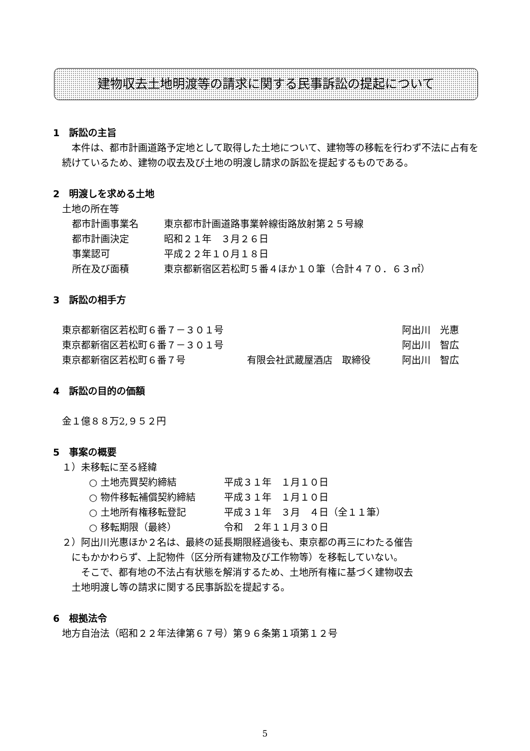建物収去土地明渡等の請求に関する民事訴訟の提起について
1　訴訟の主旨
　本件は、都市計画道路予定地として取得した土地について、建物等の移転を行わず不法に占有を続けているため、建物の収去及び土地の明渡し請求の訴訟を提起するものである。
2　明渡しを求める土地
土地の所在等
都市計画事業名 東京都市計画道路事業幹線街路放射第２５号線
都市計画決定 昭和２１年　３月２６日
事業認可 平成２２年１０月１８日
所在及び面積 東京都新宿区若松町５番４ほか１０筆（合計４７０．６３㎡）
3　訴訟の相手方
東京都新宿区若松町６番７－３０１号 阿出川　光惠
東京都新宿区若松町６番７－３０１号 阿出川　智広
東京都新宿区若松町６番７号 有限会社武蔵屋酒店　取締役 阿出川　智広
4　訴訟の目的の価額
金１億８８万2,９５２円
5　事案の概要
１）未移転に至る経緯
○ 土地売買契約締結 平成３１年　１月１０日
○ 物件移転補償契約締結 平成３１年　１月１０日
○ 土地所有権移転登記 平成３１年　３月　４日（全１１筆）
○ 移転期限（最終） 令和　２年１１月３０日
２）阿出川光惠ほか２名は、最終の延長期限経過後も、東京都の再三にわたる催告
　にもかかわらず、上記物件（区分所有建物及び工作物等）を移転していない。
　　そこで、都有地の不法占有状態を解消するため、土地所有権に基づく建物収去
　土地明渡し等の請求に関する民事訴訟を提起する。
6　根拠法令
地方自治法（昭和２２年法律第６７号）第９６条第１項第１２号
5